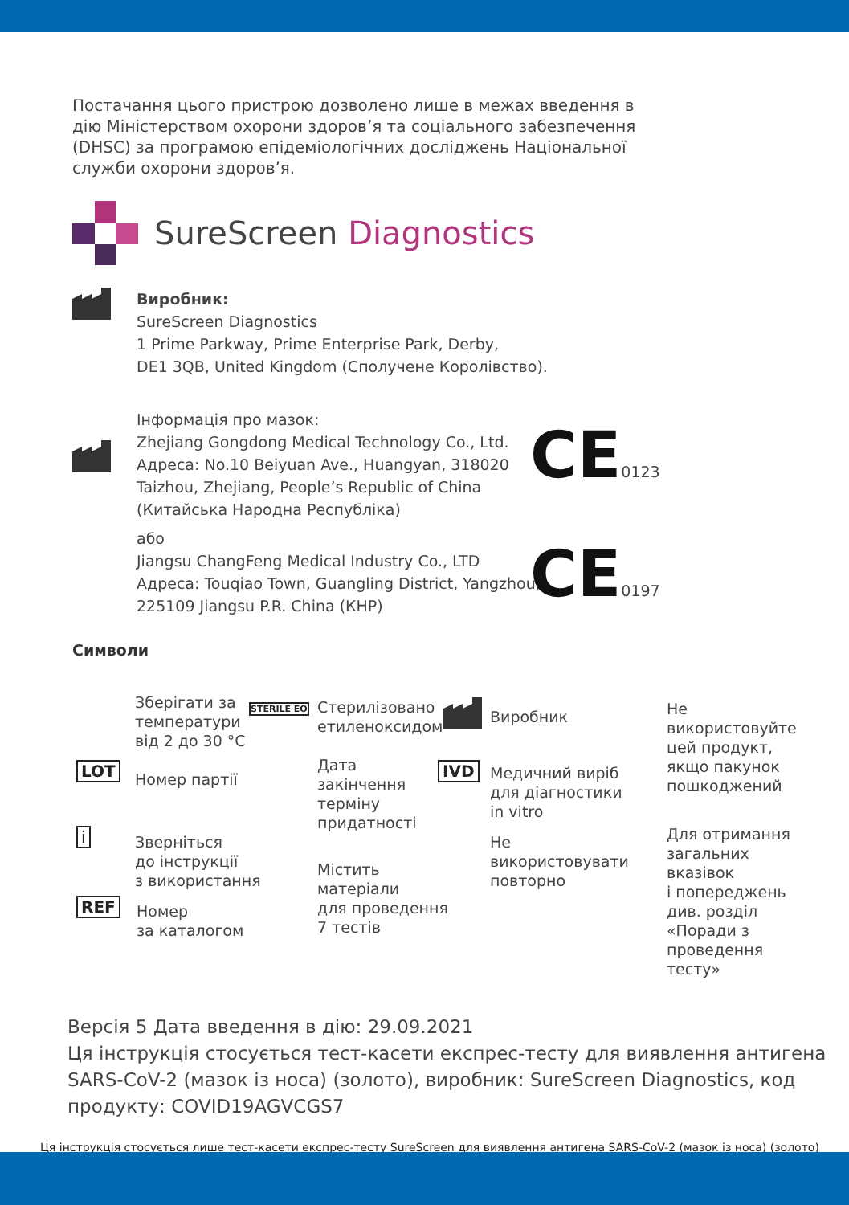Постачання цього пристрою дозволено лише в межах введення в дію Міністерством охорони здоров’я та соціального забезпечення (DHSC) за програмою епідеміологічних досліджень Національної служби охорони здоров’я.
SureScreen Diagnostics
Виробник:
SureScreen Diagnostics
1 Prime Parkway, Prime Enterprise Park, Derby,
DE1 3QB, United Kingdom (Сполучене Королівство).
Інформація про мазок:
Zhejiang Gongdong Medical Technology Co., Ltd.
Адреса: No.10 Beiyuan Ave., Huangyan, 318020
Taizhou, Zhejiang, People’s Republic of China
(Китайська Народна Республіка)
або
Jiangsu ChangFeng Medical Industry Co., LTD
Адреса: Touqiao Town, Guangling District, Yangzhou,
225109 Jiangsu P.R. China (КНР)
CE0123
CE0197
Символи
Зберігати за
температури
від 2 до 30 °C
Стерилізовано
етиленоксидом
STERILE EO Виробник
Не
використовуйте
цей продукт,
якщо пакунок
пошкоджений
LOT Номер партії
Дата
закінчення
терміну
придатності
IVD
Медичний виріб
для діагностики
in vitro
i
Зверніться
до інструкції
з використання
Містить
матеріали
для проведення
7 тестів
Не
використовувати
повторно
Для отримання
загальних
вказівок
і попереджень
див. розділ
«Поради з
проведення
тесту»
REF
Номер
за каталогом
Версія 5 Дата введення в дію: 29.09.2021
Ця інструкція стосується тест-касети експрес-тесту для виявлення антигена SARS-CoV-2 (мазок із носа) (золото), виробник: SureScreen Diagnostics, код продукту: COVID19AGVCGS7
Ця інструкція стосується лише тест-касети експрес-тесту SureScreen для виявлення антигена SARS-CoV-2 (мазок із носа) (золото)